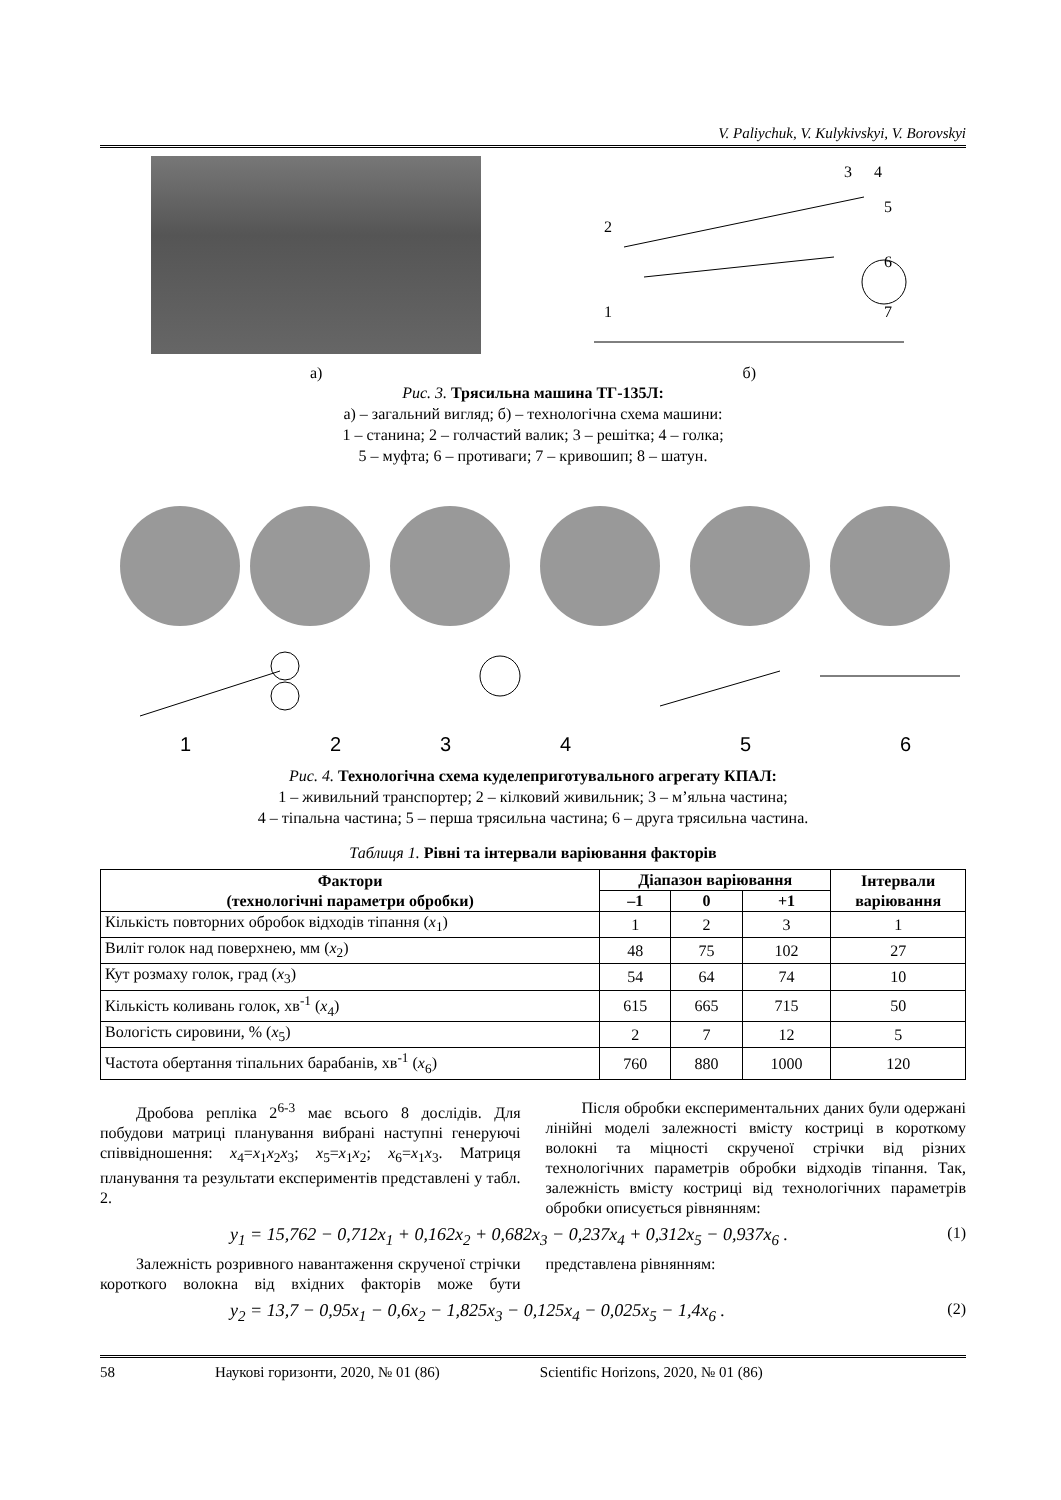V. Paliychuk, V. Kulykivskyi, V. Borovskyi
3
4
5
6
7
2
1
а) б)
Рис. 3. Трясильна машина ТГ-135Л:
а) – загальний вигляд; б) – технологічна схема машини:
1 – станина; 2 – голчастий валик; 3 – решітка; 4 – голка;
5 – муфта; 6 – противаги; 7 – кривошип; 8 – шатун.
1
2
3
4
5
6
Рис. 4. Технологічна схема куделеприготувального агрегату КПАЛ:
1 – живильний транспортер; 2 – кілковий живильник; 3 – м’яльна частина;
4 – тіпальна частина; 5 – перша трясильна частина; 6 – друга трясильна частина.
Таблиця 1. Рівні та інтервали варіювання факторів
| Фактори (технологічні параметри обробки) | Діапазон варіювання | | | Інтервали варіювання |
| --- | --- | --- | --- | --- |
| | –1 | 0 | +1 | |
| Кількість повторних обробок відходів тіпання ( x<sub>1</sub>) | 1 | 2 | 3 | 1 |
| Виліт голок над поверхнею, мм ( x<sub>2</sub>) | 48 | 75 | 102 | 27 |
| Кут розмаху голок, град ( x<sub>3</sub>) | 54 | 64 | 74 | 10 |
| Кількість коливань голок, хв<sup>-1</sup> ( x<sub>4</sub>) | 615 | 665 | 715 | 50 |
| Вологість сировини, % ( x<sub>5</sub>) | 2 | 7 | 12 | 5 |
| Частота обертання тіпальних барабанів, хв<sup>-1</sup> ( x<sub>6</sub>) | 760 | 880 | 1000 | 120 |
Дробова репліка 2<sup>6-3</sup> має всього 8 дослідів. Для побудови матриці планування вибрані наступні генеруючі співвідношення: x<sub>4</sub>=x<sub>1</sub>x<sub>2</sub>x<sub>3</sub>; x<sub>5</sub>=x<sub>1</sub>x<sub>2</sub>; x<sub>6</sub>=x<sub>1</sub>x<sub>3</sub>. Матриця планування та результати експериментів представлені у табл. 2.
Після обробки експериментальних даних були одержані лінійні моделі залежності вмісту костриці в короткому волокні та міцності скрученої стрічки від різних технологічних параметрів обробки відходів тіпання. Так, залежність вмісту костриці від технологічних параметрів обробки описується рівнянням:
y<sub>1</sub> = 15,762 − 0,712x<sub>1</sub> + 0,162x<sub>2</sub> + 0,682x<sub>3</sub> − 0,237x<sub>4</sub> + 0,312x<sub>5</sub> − 0,937x<sub>6</sub> . (1)
Залежність розривного навантаження скрученої стрічки короткого волокна від вхідних факторів може бути представлена рівнянням:
y<sub>2</sub> = 13,7 − 0,95x<sub>1</sub> − 0,6x<sub>2</sub> − 1,825x<sub>3</sub> − 0,125x<sub>4</sub> − 0,025x<sub>5</sub> − 1,4x<sub>6</sub> . (2)
58 Наукові горизонти, 2020, № 01 (86) Scientific Horizons, 2020, № 01 (86)